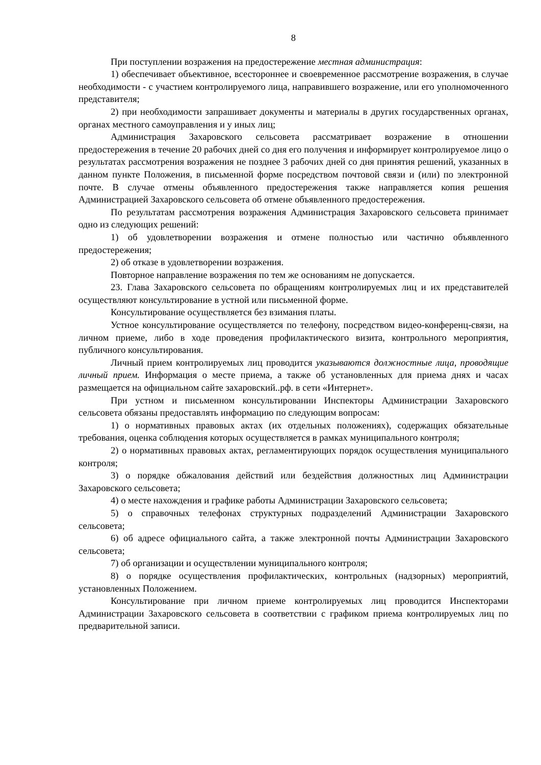8
При поступлении возражения на предостережение местная администрация:
1) обеспечивает объективное, всестороннее и своевременное рассмотрение возражения, в случае необходимости - с участием контролируемого лица, направившего возражение, или его уполномоченного представителя;
2) при необходимости запрашивает документы и материалы в других государственных органах, органах местного самоуправления и у иных лиц;
Администрация Захаровского сельсовета рассматривает возражение в отношении предостережения в течение 20 рабочих дней со дня его получения и информирует контролируемое лицо о результатах рассмотрения возражения не позднее 3 рабочих дней со дня принятия решений, указанных в данном пункте Положения, в письменной форме посредством почтовой связи и (или) по электронной почте. В случае отмены объявленного предостережения также направляется копия решения Администрацией Захаровского сельсовета об отмене объявленного предостережения.
По результатам рассмотрения возражения Администрация Захаровского сельсовета принимает одно из следующих решений:
1) об удовлетворении возражения и отмене полностью или частично объявленного предостережения;
2) об отказе в удовлетворении возражения.
Повторное направление возражения по тем же основаниям не допускается.
23. Глава Захаровского сельсовета по обращениям контролируемых лиц и их представителей осуществляют консультирование в устной или письменной форме.
Консультирование осуществляется без взимания платы.
Устное консультирование осуществляется по телефону, посредством видео-конференц-связи, на личном приеме, либо в ходе проведения профилактического визита, контрольного мероприятия, публичного консультирования.
Личный прием контролируемых лиц проводится указываются должностные лица, проводящие личный прием. Информация о месте приема, а также об установленных для приема днях и часах размещается на официальном сайте захаровский..рф. в сети «Интернет».
При устном и письменном консультировании Инспекторы Администрации Захаровского сельсовета обязаны предоставлять информацию по следующим вопросам:
1) о нормативных правовых актах (их отдельных положениях), содержащих обязательные требования, оценка соблюдения которых осуществляется в рамках муниципального контроля;
2) о нормативных правовых актах, регламентирующих порядок осуществления муниципального контроля;
3) о порядке обжалования действий или бездействия должностных лиц Администрации Захаровского сельсовета;
4) о месте нахождения и графике работы Администрации Захаровского сельсовета;
5) о справочных телефонах структурных подразделений Администрации Захаровского сельсовета;
6) об адресе официального сайта, а также электронной почты Администрации Захаровского сельсовета;
7) об организации и осуществлении муниципального контроля;
8) о порядке осуществления профилактических, контрольных (надзорных) мероприятий, установленных Положением.
Консультирование при личном приеме контролируемых лиц проводится Инспекторами Администрации Захаровского сельсовета в соответствии с графиком приема контролируемых лиц по предварительной записи.